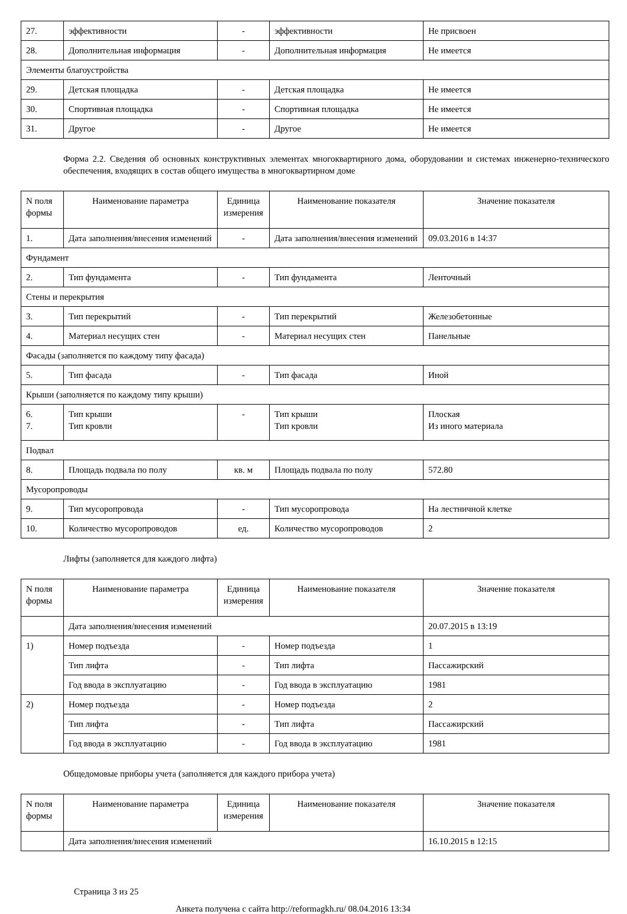| 27. | эффективности | - | эффективности | Не присвоен |
| 28. | Дополнительная информация | - | Дополнительная информация | Не имеется |
| Элементы благоустройства | | | | |
| 29. | Детская площадка | - | Детская площадка | Не имеется |
| 30. | Спортивная площадка | - | Спортивная площадка | Не имеется |
| 31. | Другое | - | Другое | Не имеется |
Форма 2.2. Сведения об основных конструктивных элементах многоквартирного дома, оборудовании и системах инженерно-технического обеспечения, входящих в состав общего имущества в многоквартирном доме
| N поля формы | Наименование параметра | Единица измерения | Наименование показателя | Значение показателя |
| --- | --- | --- | --- | --- |
| 1. | Дата заполнения/внесения изменений | - | Дата заполнения/внесения изменений | 09.03.2016 в 14:37 |
| Фундамент | | | | |
| 2. | Тип фундамента | - | Тип фундамента | Ленточный |
| Стены и перекрытия | | | | |
| 3. | Тип перекрытий | - | Тип перекрытий | Железобетонные |
| 4. | Материал несущих стен | - | Материал несущих стен | Панельные |
| Фасады (заполняется по каждому типу фасада) | | | | |
| 5. | Тип фасада | - | Тип фасада | Иной |
| Крыши (заполняется по каждому типу крыши) | | | | |
| 6. 7. | Тип крыши Тип кровли | - | Тип крыши Тип кровли | Плоская Из иного материала |
| Подвал | | | | |
| 8. | Площадь подвала по полу | кв. м | Площадь подвала по полу | 572.80 |
| Мусоропроводы | | | | |
| 9. | Тип мусоропровода | - | Тип мусоропровода | На лестничной клетке |
| 10. | Количество мусоропроводов | ед. | Количество мусоропроводов | 2 |
Лифты (заполняется для каждого лифта)
| N поля формы | Наименование параметра | Единица измерения | Наименование показателя | Значение показателя |
| --- | --- | --- | --- | --- |
| | Дата заполнения/внесения изменений | | | 20.07.2015 в 13:19 |
| 1) | Номер подъезда | - | Номер подъезда | 1 |
| | Тип лифта | - | Тип лифта | Пассажирский |
| | Год ввода в эксплуатацию | - | Год ввода в эксплуатацию | 1981 |
| 2) | Номер подъезда | - | Номер подъезда | 2 |
| | Тип лифта | - | Тип лифта | Пассажирский |
| | Год ввода в эксплуатацию | - | Год ввода в эксплуатацию | 1981 |
Общедомовые приборы учета (заполняется для каждого прибора учета)
| N поля формы | Наименование параметра | Единица измерения | Наименование показателя | Значение показателя |
| --- | --- | --- | --- | --- |
| | Дата заполнения/внесения изменений | | | 16.10.2015 в 12:15 |
Страница 3 из 25
Анкета получена с сайта http://reformagkh.ru/ 08.04.2016 13:34